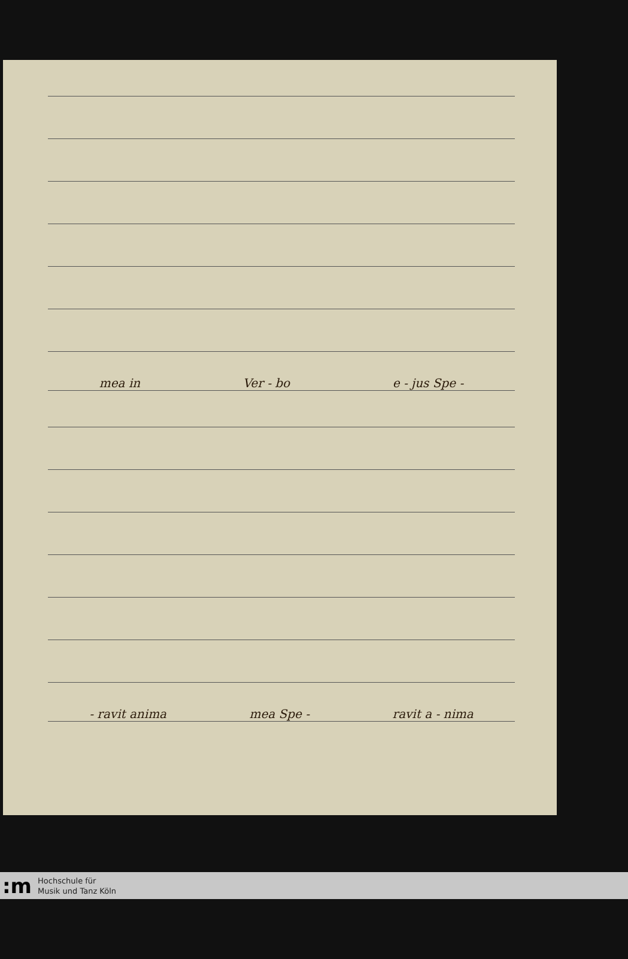mea in Ver - bo e - jus Spe -
- ravit anima mea Spe - ravit a - nima
:m
Hochschule für
Musik und Tanz Köln